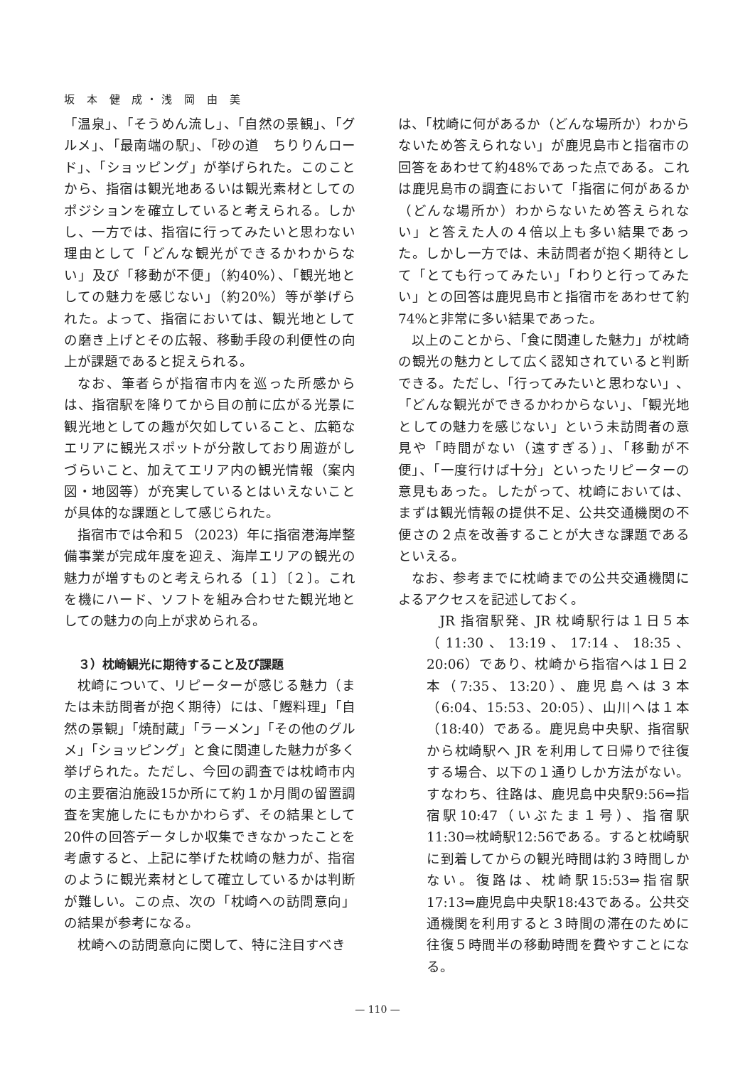坂 本 健 成・浅 岡 由 美
「温泉」、「そうめん流し」、「自然の景観」、「グルメ」、「最南端の駅」、「砂の道　ちりりんロード」、「ショッピング」が挙げられた。このことから、指宿は観光地あるいは観光素材としてのポジションを確立していると考えられる。しかし、一方では、指宿に行ってみたいと思わない理由として「どんな観光ができるかわからない」及び「移動が不便」（約40%）、「観光地としての魅力を感じない」（約20%）等が挙げられた。よって、指宿においては、観光地としての磨き上げとその広報、移動手段の利便性の向上が課題であると捉えられる。
なお、筆者らが指宿市内を巡った所感からは、指宿駅を降りてから目の前に広がる光景に観光地としての趣が欠如していること、広範なエリアに観光スポットが分散しており周遊がしづらいこと、加えてエリア内の観光情報（案内図・地図等）が充実しているとはいえないことが具体的な課題として感じられた。
指宿市では令和５（2023）年に指宿港海岸整備事業が完成年度を迎え、海岸エリアの観光の魅力が増すものと考えられる〔１〕〔２〕。これを機にハード、ソフトを組み合わせた観光地としての魅力の向上が求められる。
３）枕崎観光に期待すること及び課題
枕崎について、リピーターが感じる魅力（または未訪問者が抱く期待）には、「鰹料理」「自然の景観」「焼酎蔵」「ラーメン」「その他のグルメ」「ショッピング」と食に関連した魅力が多く挙げられた。ただし、今回の調査では枕崎市内の主要宿泊施設15か所にて約１か月間の留置調査を実施したにもかかわらず、その結果として20件の回答データしか収集できなかったことを考慮すると、上記に挙げた枕崎の魅力が、指宿のように観光素材として確立しているかは判断が難しい。この点、次の「枕崎への訪問意向」の結果が参考になる。
枕崎への訪問意向に関して、特に注目すべき
は、「枕崎に何があるか（どんな場所か）わからないため答えられない」が鹿児島市と指宿市の回答をあわせて約48%であった点である。これは鹿児島市の調査において「指宿に何があるか（どんな場所か）わからないため答えられない」と答えた人の４倍以上も多い結果であった。しかし一方では、未訪問者が抱く期待として「とても行ってみたい」「わりと行ってみたい」との回答は鹿児島市と指宿市をあわせて約74%と非常に多い結果であった。
以上のことから、「食に関連した魅力」が枕崎の観光の魅力として広く認知されていると判断できる。ただし、「行ってみたいと思わない」、「どんな観光ができるかわからない」、「観光地としての魅力を感じない」という未訪問者の意見や「時間がない（遠すぎる）」、「移動が不便」、「一度行けば十分」といったリピーターの意見もあった。したがって、枕崎においては、まずは観光情報の提供不足、公共交通機関の不便さの２点を改善することが大きな課題であるといえる。
なお、参考までに枕崎までの公共交通機関によるアクセスを記述しておく。
JR 指宿駅発、JR 枕崎駅行は１日５本（11:30、13:19、17:14、18:35、20:06）であり、枕崎から指宿へは１日２本（7:35、13:20）、鹿児島へは３本（6:04、15:53、20:05）、山川へは１本（18:40）である。鹿児島中央駅、指宿駅から枕崎駅へ JR を利用して日帰りで往復する場合、以下の１通りしか方法がない。すなわち、往路は、鹿児島中央駅9:56⇒指宿駅10:47（いぶたま１号）、指宿駅11:30⇒枕崎駅12:56である。すると枕崎駅に到着してからの観光時間は約３時間しかない。復路は、枕崎駅15:53⇒指宿駅17:13⇒鹿児島中央駅18:43である。公共交通機関を利用すると３時間の滞在のために往復５時間半の移動時間を費やすことになる。
— 110 —